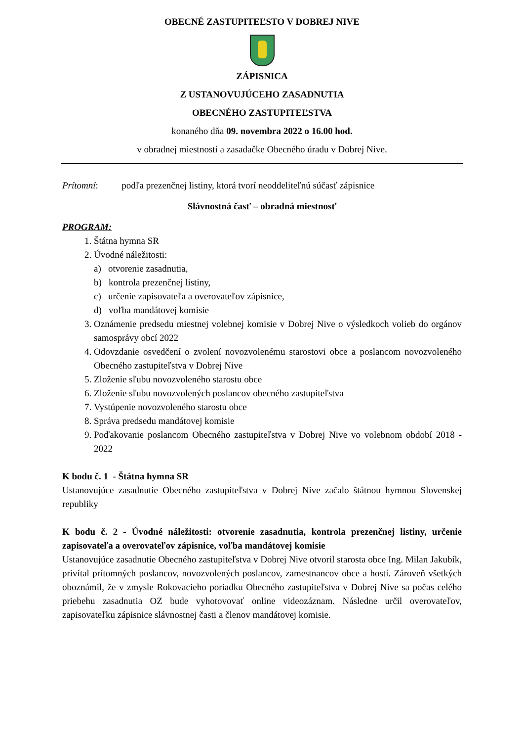OBECNÉ ZASTUPITEĽSTO V DOBREJ NIVE
ZÁPISNICA
Z USTANOVUJÚCEHO ZASADNUTIA
OBECNÉHO ZASTUPITEĽSTVA
konaného dňa 09. novembra 2022 o 16.00 hod.
v obradnej miestnosti a zasadačke Obecného úradu v Dobrej Nive.
Prítomní: podľa prezenčnej listiny, ktorá tvorí neoddeliteľnú súčasť zápisnice
Slávnostná časť – obradná miestnosť
PROGRAM:
1. Štátna hymna SR
2. Úvodné náležitosti:
a) otvorenie zasadnutia,
b) kontrola prezenčnej listiny,
c) určenie zapisovateľa a overovateľov zápisnice,
d) voľba mandátovej komisie
3. Oznámenie predsedu miestnej volebnej komisie v Dobrej Nive o výsledkoch volieb do orgánov samosprávy obcí 2022
4. Odovzdanie osvedčení o zvolení novozvolenému starostovi obce a poslancom novozvoleného Obecného zastupiteľstva v Dobrej Nive
5. Zloženie sľubu novozvoleného starostu obce
6. Zloženie sľubu novozvolených poslancov obecného zastupiteľstva
7. Vystúpenie novozvoleného starostu obce
8. Správa predsedu mandátovej komisie
9. Poďakovanie poslancom Obecného zastupiteľstva v Dobrej Nive vo volebnom období 2018 - 2022
K bodu č. 1 - Štátna hymna SR
Ustanovujúce zasadnutie Obecného zastupiteľstva v Dobrej Nive začalo štátnou hymnou Slovenskej republiky
K bodu č. 2 - Úvodné náležitosti: otvorenie zasadnutia, kontrola prezenčnej listiny, určenie zapisovateľa a overovateľov zápisnice, voľba mandátovej komisie
Ustanovujúce zasadnutie Obecného zastupiteľstva v Dobrej Nive otvoril starosta obce Ing. Milan Jakubík, privítal prítomných poslancov, novozvolených poslancov, zamestnancov obce a hostí. Zároveň všetkých oboznámil, že v zmysle Rokovacieho poriadku Obecného zastupiteľstva v Dobrej Nive sa počas celého priebehu zasadnutia OZ bude vyhotovovať online videozáznam. Následne určil overovateľov, zapisovateľku zápisnice slávnostnej časti a členov mandátovej komisie.